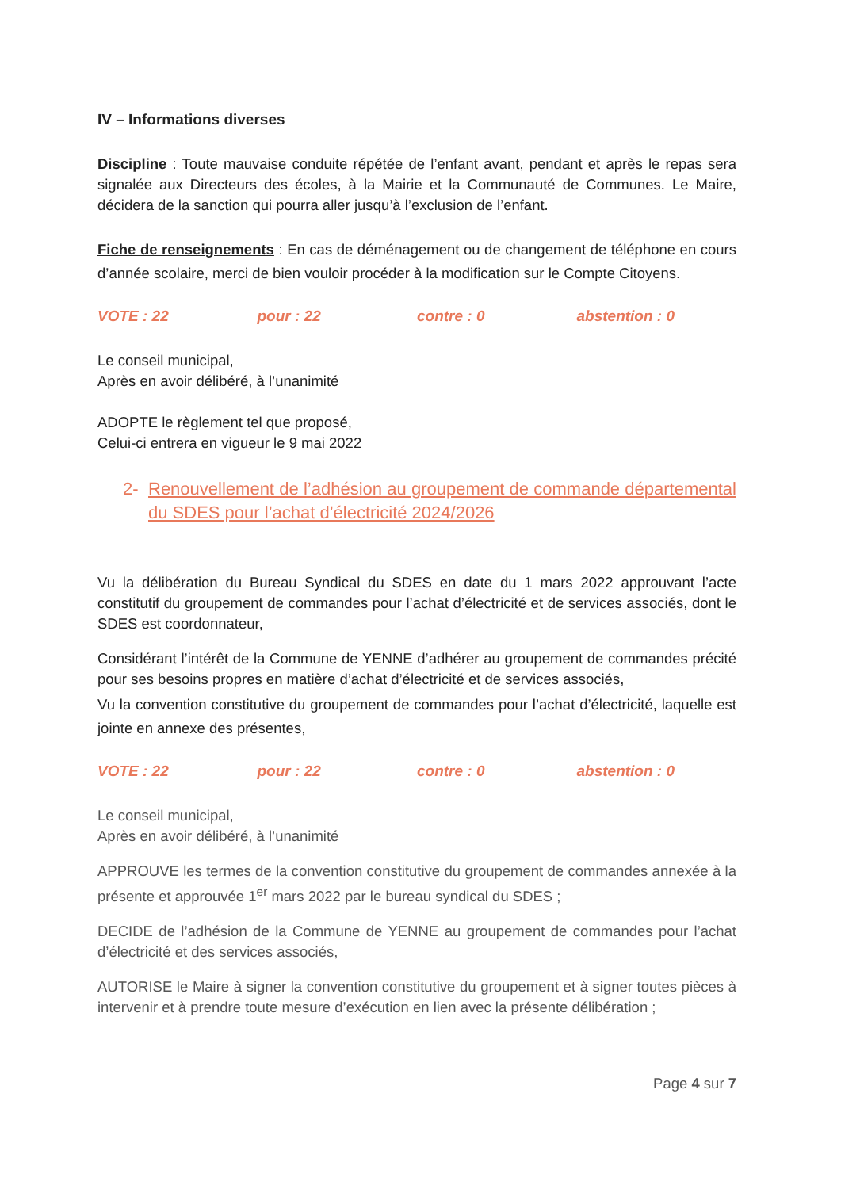IV – Informations diverses
Discipline : Toute mauvaise conduite répétée de l’enfant avant, pendant et après le repas sera signalée aux Directeurs des écoles, à la Mairie et la Communauté de Communes. Le Maire, décidera de la sanction qui pourra aller jusqu’à l’exclusion de l’enfant.
Fiche de renseignements : En cas de déménagement ou de changement de téléphone en cours d’année scolaire, merci de bien vouloir procéder à la modification sur le Compte Citoyens.
VOTE : 22 pour : 22 contre : 0 abstention : 0
Le conseil municipal,
Après en avoir délibéré, à l’unanimité
ADOPTE le règlement tel que proposé,
Celui-ci entrera en vigueur le 9 mai 2022
2- Renouvellement de l’adhésion au groupement de commande départemental du SDES pour l’achat d’électricité 2024/2026
Vu la délibération du Bureau Syndical du SDES en date du 1 mars 2022 approuvant l’acte constitutif du groupement de commandes pour l’achat d’électricité et de services associés, dont le SDES est coordonnateur,
Considérant l’intérêt de la Commune de YENNE d’adhérer au groupement de commandes précité pour ses besoins propres en matière d’achat d’électricité et de services associés,
Vu la convention constitutive du groupement de commandes pour l’achat d’électricité, laquelle est jointe en annexe des présentes,
VOTE : 22 pour : 22 contre : 0 abstention : 0
Le conseil municipal,
Après en avoir délibéré, à l’unanimité
APPROUVE les termes de la convention constitutive du groupement de commandes annexée à la présente et approuvée 1<sup>er</sup> mars 2022 par le bureau syndical du SDES ;
DECIDE de l’adhésion de la Commune de YENNE au groupement de commandes pour l’achat d’électricité et des services associés,
AUTORISE le Maire à signer la convention constitutive du groupement et à signer toutes pièces à intervenir et à prendre toute mesure d’exécution en lien avec la présente délibération ;
Page 4 sur 7